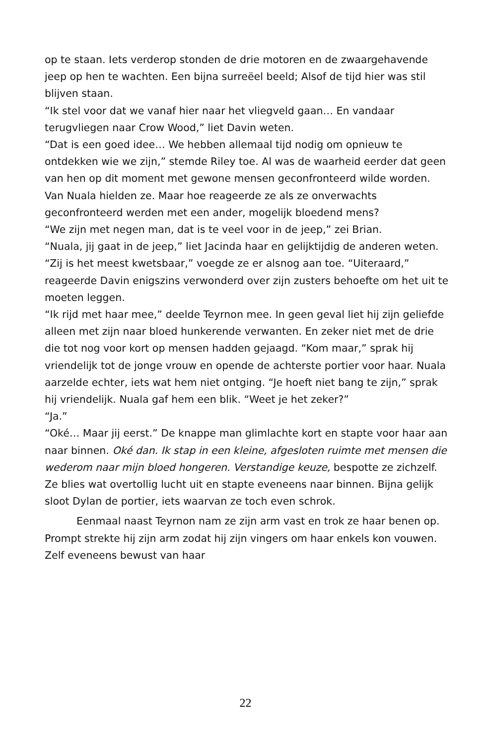op te staan. Iets verderop stonden de drie motoren en de zwaargehavende jeep op hen te wachten. Een bijna surreëel beeld; Alsof de tijd hier was stil blijven staan.
“Ik stel voor dat we vanaf hier naar het vliegveld gaan… En vandaar terugvliegen naar Crow Wood,” liet Davin weten.
“Dat is een goed idee… We hebben allemaal tijd nodig om opnieuw te ontdekken wie we zijn,” stemde Riley toe. Al was de waarheid eerder dat geen van hen op dit moment met gewone mensen geconfronteerd wilde worden. Van Nuala hielden ze. Maar hoe reageerde ze als ze onverwachts geconfronteerd werden met een ander, mogelijk bloedend mens?
“We zijn met negen man, dat is te veel voor in de jeep,” zei Brian.
“Nuala, jij gaat in de jeep,” liet Jacinda haar en gelijktijdig de anderen weten. “Zij is het meest kwetsbaar,” voegde ze er alsnog aan toe. “Uiteraard,” reageerde Davin enigszins verwonderd over zijn zusters behoefte om het uit te moeten leggen.
“Ik rijd met haar mee,” deelde Teyrnon mee. In geen geval liet hij zijn geliefde alleen met zijn naar bloed hunkerende verwanten. En zeker niet met de drie die tot nog voor kort op mensen hadden gejaagd. “Kom maar,” sprak hij vriendelijk tot de jonge vrouw en opende de achterste portier voor haar. Nuala aarzelde echter, iets wat hem niet ontging. “Je hoeft niet bang te zijn,” sprak hij vriendelijk. Nuala gaf hem een blik. “Weet je het zeker?”
“Ja.”
“Oké… Maar jij eerst.” De knappe man glimlachte kort en stapte voor haar aan naar binnen. Oké dan. Ik stap in een kleine, afgesloten ruimte met mensen die wederom naar mijn bloed hongeren. Verstandige keuze, bespotte ze zichzelf. Ze blies wat overtollig lucht uit en stapte eveneens naar binnen. Bijna gelijk sloot Dylan de portier, iets waarvan ze toch even schrok.
Eenmaal naast Teyrnon nam ze zijn arm vast en trok ze haar benen op. Prompt strekte hij zijn arm zodat hij zijn vingers om haar enkels kon vouwen. Zelf eveneens bewust van haar
22